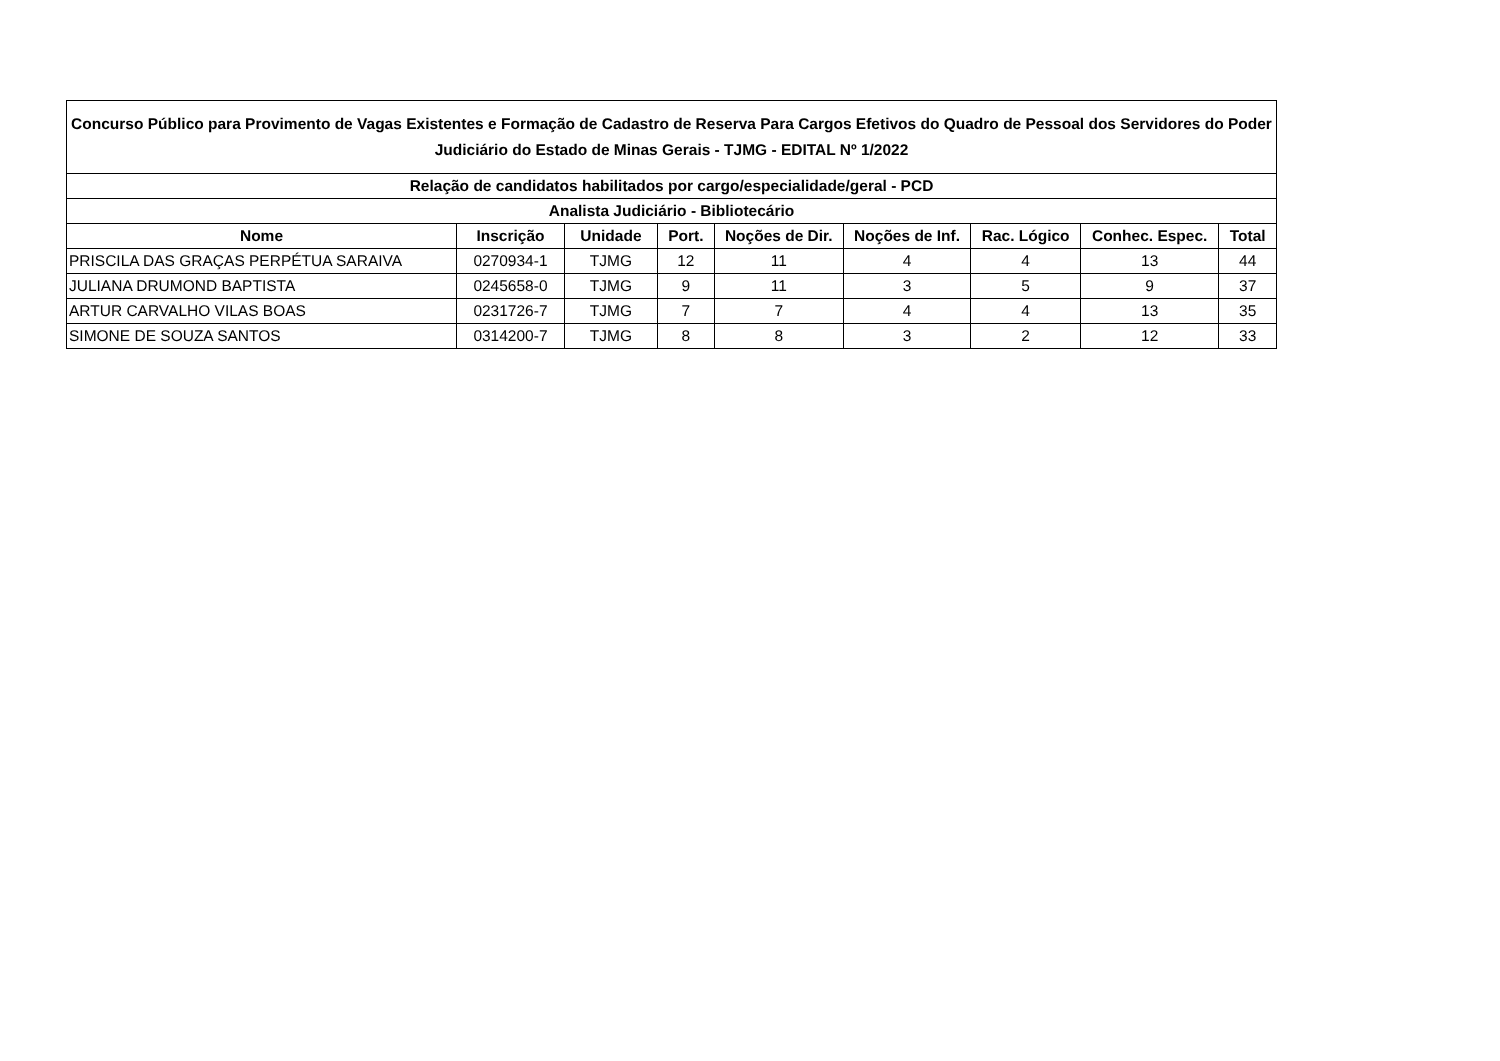| Concurso Público para Provimento de Vagas Existentes e Formação de Cadastro de Reserva Para Cargos Efetivos do Quadro de Pessoal dos Servidores do Poder Judiciário do Estado de Minas Gerais - TJMG - EDITAL Nº 1/2022 | | | | | | | | |
| --- | --- | --- | --- | --- | --- | --- | --- | --- |
| Relação de candidatos habilitados por cargo/especialidade/geral - PCD | | | | | | | | |
| Analista Judiciário - Bibliotecário | | | | | | | | |
| Nome | Inscrição | Unidade | Port. | Noções de Dir. | Noções de Inf. | Rac. Lógico | Conhec. Espec. | Total |
| PRISCILA DAS GRAÇAS PERPÉTUA SARAIVA | 0270934-1 | TJMG | 12 | 11 | 4 | 4 | 13 | 44 |
| JULIANA DRUMOND BAPTISTA | 0245658-0 | TJMG | 9 | 11 | 3 | 5 | 9 | 37 |
| ARTUR CARVALHO VILAS BOAS | 0231726-7 | TJMG | 7 | 7 | 4 | 4 | 13 | 35 |
| SIMONE DE SOUZA SANTOS | 0314200-7 | TJMG | 8 | 8 | 3 | 2 | 12 | 33 |